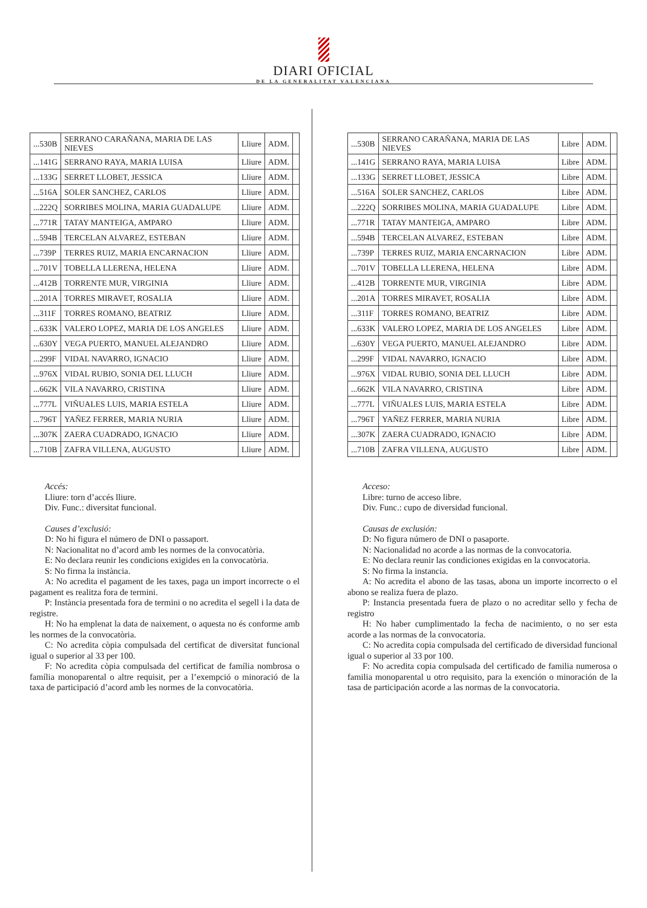DIARI OFICIAL
DE LA GENERALITAT VALENCIANA
| ...530B | SERRANO CARAÑANA, MARIA DE LAS NIEVES | Lliure | ADM. | |
| ...141G | SERRANO RAYA, MARIA LUISA | Lliure | ADM. | |
| ...133G | SERRET LLOBET, JESSICA | Lliure | ADM. | |
| ...516A | SOLER SANCHEZ, CARLOS | Lliure | ADM. | |
| ...222Q | SORRIBES MOLINA, MARIA GUADALUPE | Lliure | ADM. | |
| ...771R | TATAY MANTEIGA, AMPARO | Lliure | ADM. | |
| ...594B | TERCELAN ALVAREZ, ESTEBAN | Lliure | ADM. | |
| ...739P | TERRES RUIZ, MARIA ENCARNACION | Lliure | ADM. | |
| ...701V | TOBELLA LLERENA, HELENA | Lliure | ADM. | |
| ...412B | TORRENTE MUR, VIRGINIA | Lliure | ADM. | |
| ...201A | TORRES MIRAVET, ROSALIA | Lliure | ADM. | |
| ...311F | TORRES ROMANO, BEATRIZ | Lliure | ADM. | |
| ...633K | VALERO LOPEZ, MARIA DE LOS ANGELES | Lliure | ADM. | |
| ...630Y | VEGA PUERTO, MANUEL ALEJANDRO | Lliure | ADM. | |
| ...299F | VIDAL NAVARRO, IGNACIO | Lliure | ADM. | |
| ...976X | VIDAL RUBIO, SONIA DEL LLUCH | Lliure | ADM. | |
| ...662K | VILA NAVARRO, CRISTINA | Lliure | ADM. | |
| ...777L | VIÑUALES LUIS, MARIA ESTELA | Lliure | ADM. | |
| ...796T | YAÑEZ FERRER, MARIA NURIA | Lliure | ADM. | |
| ...307K | ZAERA CUADRADO, IGNACIO | Lliure | ADM. | |
| ...710B | ZAFRA VILLENA, AUGUSTO | Lliure | ADM. | |
Accés:
Lliure: torn d’accés lliure.
Div. Func.: diversitat funcional.
Causes d’exclusió:
D: No hi figura el número de DNI o passaport.
N: Nacionalitat no d’acord amb les normes de la convocatòria.
E: No declara reunir les condicions exigides en la convocatòria.
S: No firma la instància.
A: No acredita el pagament de les taxes, paga un import incorrecte o el pagament es realitza fora de termini.
P: Instància presentada fora de termini o no acredita el segell i la data de registre.
H: No ha emplenat la data de naixement, o aquesta no és conforme amb les normes de la convocatòria.
C: No acredita còpia compulsada del certificat de diversitat funcional igual o superior al 33 per 100.
F: No acredita còpia compulsada del certificat de família nombrosa o família monoparental o altre requisit, per a l’exempció o minoració de la taxa de participació d’acord amb les normes de la convocatòria.
| ...530B | SERRANO CARAÑANA, MARIA DE LAS NIEVES | Libre | ADM. | |
| ...141G | SERRANO RAYA, MARIA LUISA | Libre | ADM. | |
| ...133G | SERRET LLOBET, JESSICA | Libre | ADM. | |
| ...516A | SOLER SANCHEZ, CARLOS | Libre | ADM. | |
| ...222Q | SORRIBES MOLINA, MARIA GUADALUPE | Libre | ADM. | |
| ...771R | TATAY MANTEIGA, AMPARO | Libre | ADM. | |
| ...594B | TERCELAN ALVAREZ, ESTEBAN | Libre | ADM. | |
| ...739P | TERRES RUIZ, MARIA ENCARNACION | Libre | ADM. | |
| ...701V | TOBELLA LLERENA, HELENA | Libre | ADM. | |
| ...412B | TORRENTE MUR, VIRGINIA | Libre | ADM. | |
| ...201A | TORRES MIRAVET, ROSALIA | Libre | ADM. | |
| ...311F | TORRES ROMANO, BEATRIZ | Libre | ADM. | |
| ...633K | VALERO LOPEZ, MARIA DE LOS ANGELES | Libre | ADM. | |
| ...630Y | VEGA PUERTO, MANUEL ALEJANDRO | Libre | ADM. | |
| ...299F | VIDAL NAVARRO, IGNACIO | Libre | ADM. | |
| ...976X | VIDAL RUBIO, SONIA DEL LLUCH | Libre | ADM. | |
| ...662K | VILA NAVARRO, CRISTINA | Libre | ADM. | |
| ...777L | VIÑUALES LUIS, MARIA ESTELA | Libre | ADM. | |
| ...796T | YAÑEZ FERRER, MARIA NURIA | Libre | ADM. | |
| ...307K | ZAERA CUADRADO, IGNACIO | Libre | ADM. | |
| ...710B | ZAFRA VILLENA, AUGUSTO | Libre | ADM. | |
Acceso:
Libre: turno de acceso libre.
Div. Func.: cupo de diversidad funcional.
Causas de exclusión:
D: No figura número de DNI o pasaporte.
N: Nacionalidad no acorde a las normas de la convocatoria.
E: No declara reunir las condiciones exigidas en la convocatoria.
S: No firma la instancia.
A: No acredita el abono de las tasas, abona un importe incorrecto o el abono se realiza fuera de plazo.
P: Instancia presentada fuera de plazo o no acreditar sello y fecha de registro
H: No haber cumplimentado la fecha de nacimiento, o no ser esta acorde a las normas de la convocatoria.
C: No acredita copia compulsada del certificado de diversidad funcional igual o superior al 33 por 100.
F: No acredita copia compulsada del certificado de familia numerosa o familia monoparental u otro requisito, para la exención o minoración de la tasa de participación acorde a las normas de la convocatoria.